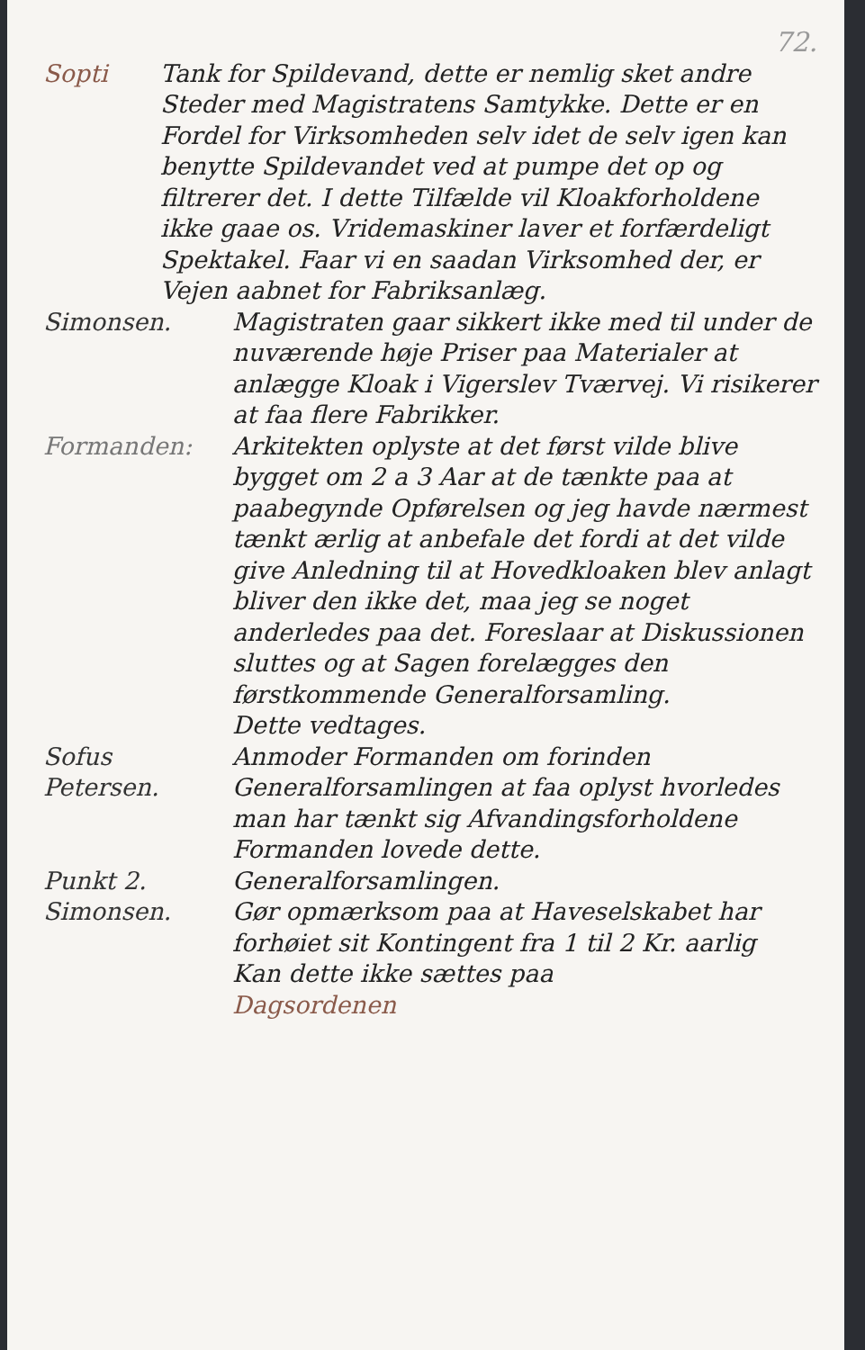72.
Sopti Tank for Spildevand, dette er nemlig sket andre Steder med Magistratens Samtykke. Dette er en Fordel for Virksomheden selv idet de selv igen kan benytte Spildevandet ved at pumpe det op og filtrerer det. I dette Tilfælde vil Kloakforholdene ikke gaae os. Vridemaskiner laver et forfærdeligt Spektakel. Faar vi en saadan Virksomhed der, er Vejen aabnet for Fabriksanlæg.
Simonsen. Magistraten gaar sikkert ikke med til under de nuværende høje Priser paa Materialer at anlægge Kloak i Vigerslev Tværvej. Vi risikerer at faa flere Fabrikker.
Formanden: Arkitekten oplyste at det først vilde blive bygget om 2 a 3 Aar at de tænkte paa at paabegynde Opførelsen og jeg havde nærmest tænkt ærlig at anbefale det fordi at det vilde give Anledning til at Hovedkloaken blev anlagt bliver den ikke det, maa jeg se noget anderledes paa det. Foreslaar at Diskussionen sluttes og at Sagen forelægges den førstkommende Generalforsamling.
Dette vedtages.
Sofus Petersen.
Anmoder Formanden om forinden Generalforsamlingen at faa oplyst hvorledes man har tænkt sig Afvandingsforholdene
Formanden lovede dette.
Punkt 2.
Simonsen.
Generalforsamlingen.
Gør opmærksom paa at Haveselskabet har forhøiet sit Kontingent fra 1 til 2 Kr. aarlig
Kan dette ikke sættes paa
Dagsordenen